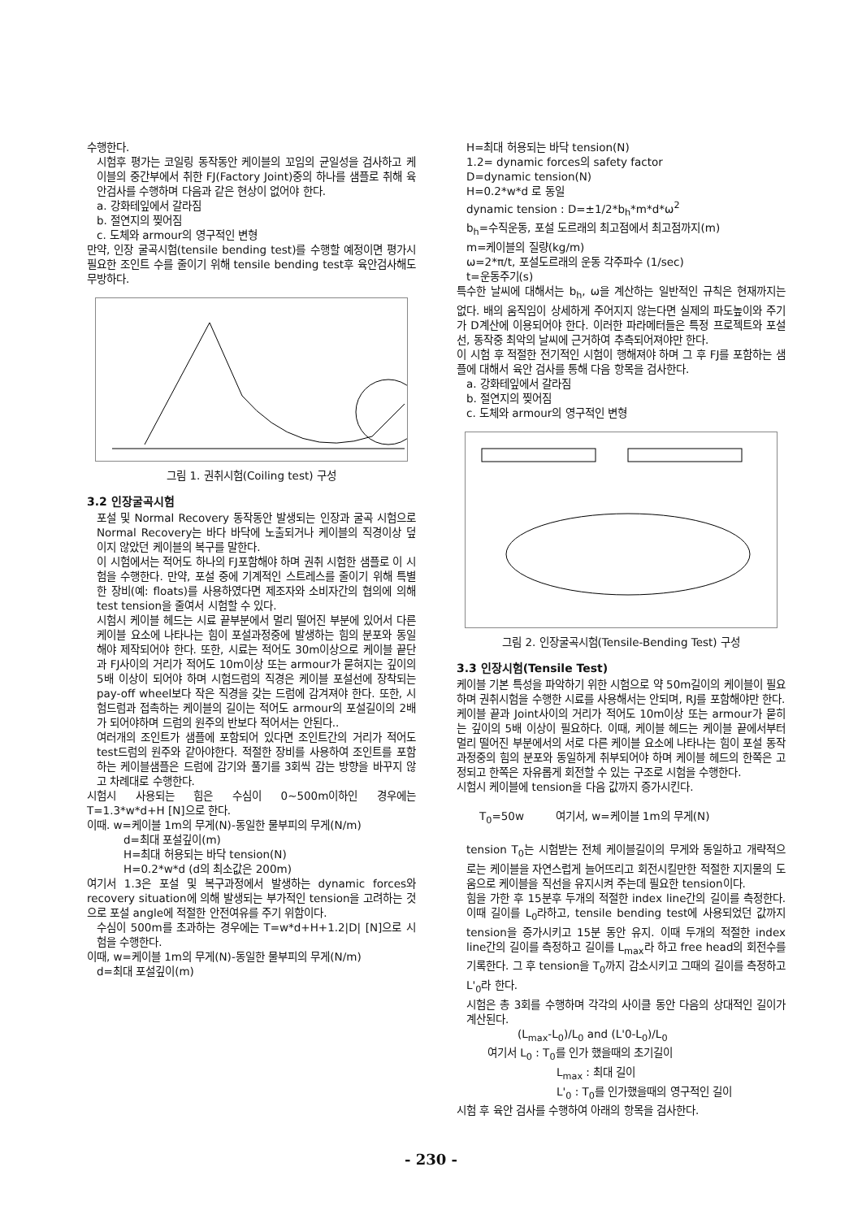수행한다.
시험후 평가는 코일링 동작동안 케이블의 꼬임의 균일성을 검사하고 케이블의 중간부에서 취한 FJ(Factory Joint)중의 하나를 샘플로 취해 육안검사를 수행하며 다음과 같은 현상이 없어야 한다.
a. 강화테잎에서 갈라짐
b. 절연지의 찢어짐
c. 도체와 armour의 영구적인 변형
만약, 인장 굴곡시험(tensile bending test)를 수행할 예정이면 평가시 필요한 조인트 수를 줄이기 위해 tensile bending test후 육안검사해도 무방하다.
그림 1. 권취시험(Coiling test) 구성
3.2 인장굴곡시험
포설 및 Normal Recovery 동작동안 발생되는 인장과 굴곡 시험으로 Normal Recovery는 바다 바닥에 노출되거나 케이블의 직경이상 덮이지 않았던 케이블의 복구를 말한다.
이 시험에서는 적어도 하나의 FJ포함해야 하며 권취 시험한 샘플로 이 시험을 수행한다. 만약, 포설 중에 기계적인 스트레스를 줄이기 위해 특별한 장비(예: floats)를 사용하였다면 제조자와 소비자간의 협의에 의해 test tension을 줄여서 시험할 수 있다.
시험시 케이블 헤드는 시료 끝부분에서 멀리 떨어진 부분에 있어서 다른 케이블 요소에 나타나는 힘이 포설과정중에 발생하는 힘의 분포와 동일해야 제작되어야 한다. 또한, 시료는 적어도 30m이상으로 케이블 끝단과 FJ사이의 거리가 적어도 10m이상 또는 armour가 묻혀지는 깊이의 5배 이상이 되어야 하며 시험드럼의 직경은 케이블 포설선에 장착되는 pay-off wheel보다 작은 직경을 갖는 드럼에 감겨져야 한다. 또한, 시험드럼과 접촉하는 케이블의 길이는 적어도 armour의 포설길이의 2배가 되어야하며 드럼의 원주의 반보다 적어서는 안된다..
여러개의 조인트가 샘플에 포함되어 있다면 조인트간의 거리가 적어도 test드럼의 원주와 같아야한다. 적절한 장비를 사용하여 조인트를 포함하는 케이블샘플은 드럼에 감기와 풀기를 3회씩 감는 방향을 바꾸지 않고 차례대로 수행한다.
시험시 사용되는 힘은 수심이 0~500m이하인 경우에는 T=1.3*w*d+H [N]으로 한다.
이때. w=케이블 1m의 무게(N)-동일한 물부피의 무게(N/m)
d=최대 포설깊이(m)
H=최대 허용되는 바닥 tension(N)
H=0.2*w*d (d의 최소값은 200m)
여기서 1.3은 포설 및 복구과정에서 발생하는 dynamic forces와 recovery situation에 의해 발생되는 부가적인 tension을 고려하는 것으로 포설 angle에 적절한 안전여유를 주기 위함이다.
수심이 500m를 초과하는 경우에는 T=w*d+H+1.2|D| [N]으로 시험을 수행한다.
이때, w=케이블 1m의 무게(N)-동일한 물부피의 무게(N/m)
d=최대 포설깊이(m)
H=최대 허용되는 바닥 tension(N)
1.2= dynamic forces의 safety factor
D=dynamic tension(N)
H=0.2*w*d 로 동일
dynamic tension : D=±1/2*b<sub>h</sub>*m*d*ω<sup>2</sup>
b<sub>h</sub>=수직운동, 포설 도르래의 최고점에서 최고점까지(m)
m=케이블의 질량(kg/m)
ω=2*π/t, 포설도르래의 운동 각주파수 (1/sec)
t=운동주기(s)
특수한 날씨에 대해서는 b<sub>h</sub>, ω을 계산하는 일반적인 규칙은 현재까지는 없다. 배의 움직임이 상세하게 주어지지 않는다면 실제의 파도높이와 주기가 D계산에 이용되어야 한다. 이러한 파라메터들은 특정 프로젝트와 포설선, 동작중 최악의 날씨에 근거하여 추측되어져야만 한다.
이 시험 후 적절한 전기적인 시험이 행해져야 하며 그 후 FJ를 포함하는 샘플에 대해서 육안 검사를 통해 다음 항목을 검사한다.
a. 강화테잎에서 갈라짐
b. 절연지의 찢어짐
c. 도체와 armour의 영구적인 변형
그림 2. 인장굴곡시험(Tensile-Bending Test) 구성
3.3 인장시험(Tensile Test)
케이블 기본 특성을 파악하기 위한 시험으로 약 50m길이의 케이블이 필요하며 권취시험을 수행한 시료를 사용해서는 안되며, RJ를 포함해야만 한다.
케이블 끝과 Joint사이의 거리가 적어도 10m이상 또는 armour가 묻히는 깊이의 5배 이상이 필요하다. 이때, 케이블 헤드는 케이블 끝에서부터 멀리 떨어진 부분에서의 서로 다른 케이블 요소에 나타나는 힘이 포설 동작과정중의 힘의 분포와 동일하게 취부되어야 하며 케이블 헤드의 한쪽은 고정되고 한쪽은 자유롭게 회전할 수 있는 구조로 시험을 수행한다.
시험시 케이블에 tension을 다음 값까지 증가시킨다.
T<sub>0</sub>=50w 여기서, w=케이블 1m의 무게(N)
tension T<sub>0</sub>는 시험받는 전체 케이블길이의 무게와 동일하고 개략적으로는 케이블을 자연스럽게 늘어뜨리고 회전시킬만한 적절한 지지물의 도움으로 케이블을 직선을 유지시켜 주는데 필요한 tension이다.
힘을 가한 후 15분후 두개의 적절한 index line간의 길이를 측정한다. 이때 길이를 L<sub>0</sub>라하고, tensile bending test에 사용되었던 값까지 tension을 증가시키고 15분 동안 유지. 이때 두개의 적절한 index line간의 길이를 측정하고 길이를 L<sub>max</sub>라 하고 free head의 회전수를 기록한다. 그 후 tension을 T<sub>0</sub>까지 감소시키고 그때의 길이를 측정하고 L'<sub>0</sub>라 한다.
시험은 총 3회를 수행하며 각각의 사이클 동안 다음의 상대적인 길이가 계산된다.
(L<sub>max</sub>-L<sub>0</sub>)/L<sub>0</sub> and (L'0-L<sub>0</sub>)/L<sub>0</sub>
여기서 L<sub>0</sub> : T<sub>0</sub>를 인가 했을때의 초기길이
L<sub>max</sub> : 최대 길이
L'<sub>0</sub> : T<sub>0</sub>를 인가했을때의 영구적인 길이
시험 후 육안 검사를 수행하여 아래의 항목을 검사한다.
- 230 -